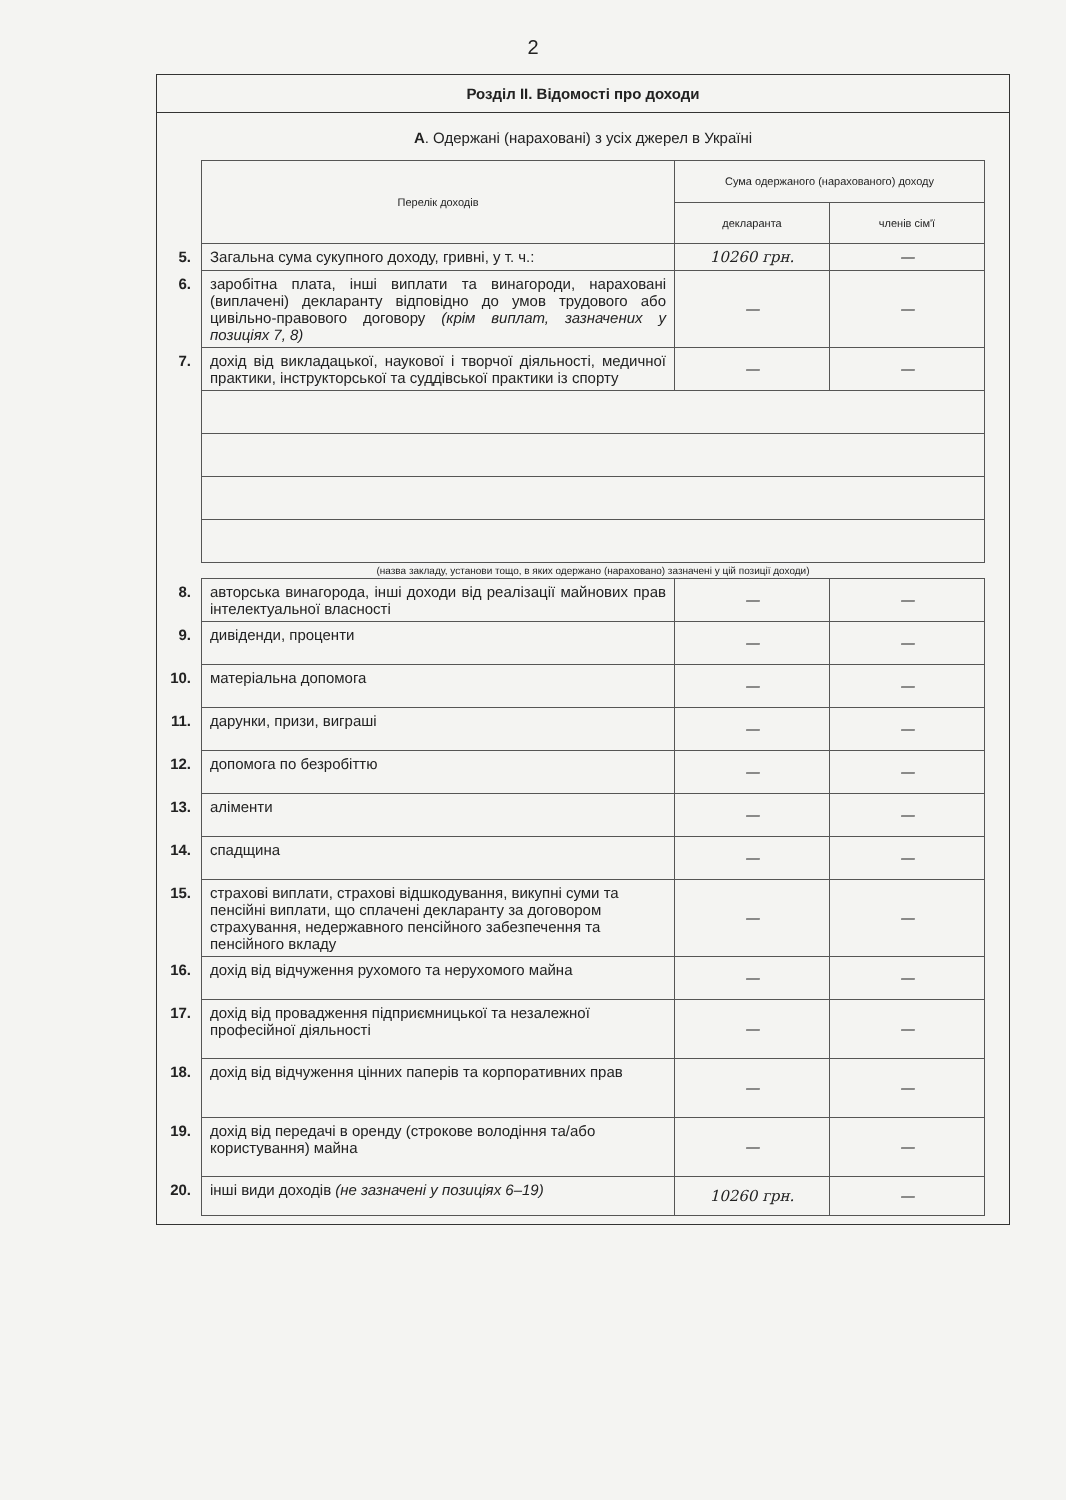2
Розділ ІІ. Відомості про доходи
А. Одержані (нараховані) з усіх джерел в Україні
| | Перелік доходів | Сума одержаного (нарахованого) доходу | |
| | | декларанта | членів сім'ї |
| 5. | Загальна сума сукупного доходу, гривні, у т. ч.: | 10260 грн. | — |
| 6. | заробітна плата, інші виплати та винагороди, нараховані (виплачені) декларанту відповідно до умов трудового або цивільно-правового договору (крім виплат, зазначених у позиціях 7, 8) | — | — |
| 7. | дохід від викладацької, наукової і творчої діяльності, медичної практики, інструкторської та суддівської практики із спорту | — | — |
| | (назва закладу, установи тощо, в яких одержано (нараховано) зазначені у цій позиції доходи) | | |
| 8. | авторська винагорода, інші доходи від реалізації майнових прав інтелектуальної власності | — | — |
| 9. | дивіденди, проценти | — | — |
| 10. | матеріальна допомога | — | — |
| 11. | дарунки, призи, виграші | — | — |
| 12. | допомога по безробіттю | — | — |
| 13. | аліменти | — | — |
| 14. | спадщина | — | — |
| 15. | страхові виплати, страхові відшкодування, викупні суми та пенсійні виплати, що сплачені декларанту за договором страхування, недержавного пенсійного забезпечення та пенсійного вкладу | — | — |
| 16. | дохід від відчуження рухомого та нерухомого майна | — | — |
| 17. | дохід від провадження підприємницької та незалежної професійної діяльності | — | — |
| 18. | дохід від відчуження цінних паперів та корпоративних прав | — | — |
| 19. | дохід від передачі в оренду (строкове володіння та/або користування) майна | — | — |
| 20. | інші види доходів (не зазначені у позиціях 6–19) | 10260 грн. | — |